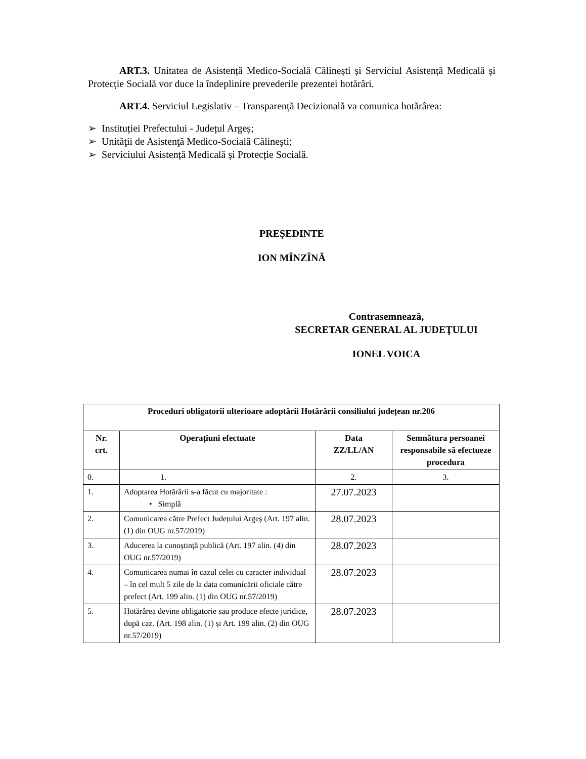ART.3. Unitatea de Asistență Medico-Socială Călinești și Serviciul Asistență Medicală și Protecție Socială vor duce la îndeplinire prevederile prezentei hotărâri.
ART.4. Serviciul Legislativ – Transparenţă Decizională va comunica hotărârea:
➢ Instituției Prefectului - Județul Argeș;
➢ Unităţii de Asistenţă Medico-Socială Călineşti;
➢ Serviciului Asistență Medicală și Protecție Socială.
PREȘEDINTE
ION MÎNZÎNĂ
Contrasemnează,
SECRETAR GENERAL AL JUDEŢULUI
IONEL VOICA
| Proceduri obligatorii ulterioare adoptării Hotărârii consiliului județean nr.206 | | | |
| --- | --- | --- | --- |
| Nr. crt. | Operațiuni efectuate | Data ZZ/LL/AN | Semnătura persoanei responsabile să efectueze procedura |
| 0. | 1. | 2. | 3. |
| 1. | Adoptarea Hotărârii s-a făcut cu majoritate : • Simplă | 27.07.2023 | |
| 2. | Comunicarea către Prefect Județului Argeș (Art. 197 alin. (1) din OUG nr.57/2019) | 28.07.2023 | |
| 3. | Aducerea la cunoștință publică (Art. 197 alin. (4) din OUG nr.57/2019) | 28.07.2023 | |
| 4. | Comunicarea numai în cazul celei cu caracter individual – în cel mult 5 zile de la data comunicării oficiale către prefect (Art. 199 alin. (1) din OUG nr.57/2019) | 28.07.2023 | |
| 5. | Hotărârea devine obligatorie sau produce efecte juridice, după caz. (Art. 198 alin. (1) și Art. 199 alin. (2) din OUG nr.57/2019) | 28.07.2023 | |